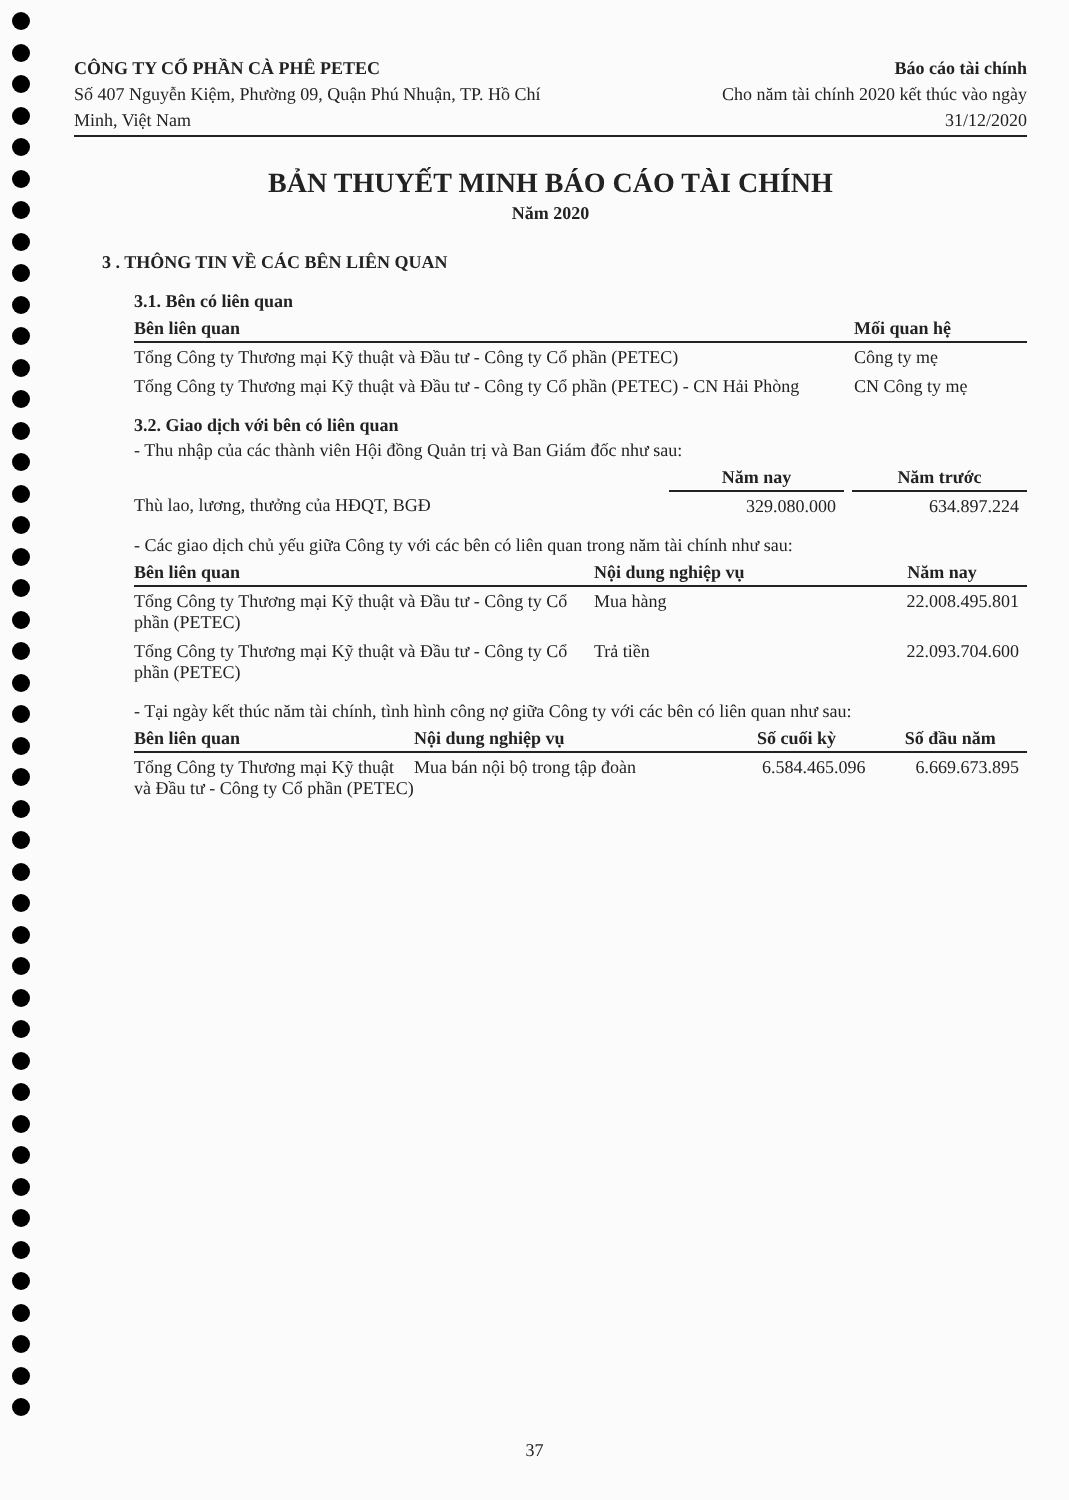CÔNG TY CỔ PHẦN CÀ PHÊ PETEC
Số 407 Nguyễn Kiệm, Phường 09, Quận Phú Nhuận, TP. Hồ Chí Minh, Việt Nam
Báo cáo tài chính
Cho năm tài chính 2020 kết thúc vào ngày 31/12/2020
BẢN THUYẾT MINH BÁO CÁO TÀI CHÍNH
Năm 2020
3 . THÔNG TIN VỀ CÁC BÊN LIÊN QUAN
3.1. Bên có liên quan
| Bên liên quan | Mối quan hệ |
| --- | --- |
| Tổng Công ty Thương mại Kỹ thuật và Đầu tư - Công ty Cổ phần (PETEC) | Công ty mẹ |
| Tổng Công ty Thương mại Kỹ thuật và Đầu tư - Công ty Cổ phần (PETEC) - CN Hải Phòng | CN Công ty mẹ |
3.2. Giao dịch với bên có liên quan
- Thu nhập của các thành viên Hội đồng Quản trị và Ban Giám đốc như sau:
| | Năm nay | | Năm trước |
| Thù lao, lương, thưởng của HĐQT, BGĐ | 329.080.000 | | 634.897.224 |
- Các giao dịch chủ yếu giữa Công ty với các bên có liên quan trong năm tài chính như sau:
| Bên liên quan | Nội dung nghiệp vụ | Năm nay |
| --- | --- | --- |
| Tổng Công ty Thương mại Kỹ thuật và Đầu tư - Công ty Cổ phần (PETEC) | Mua hàng | 22.008.495.801 |
| Tổng Công ty Thương mại Kỹ thuật và Đầu tư - Công ty Cổ phần (PETEC) | Trả tiền | 22.093.704.600 |
- Tại ngày kết thúc năm tài chính, tình hình công nợ giữa Công ty với các bên có liên quan như sau:
| Bên liên quan | Nội dung nghiệp vụ | Số cuối kỳ | Số đầu năm |
| --- | --- | --- | --- |
| Tổng Công ty Thương mại Kỹ thuật và Đầu tư - Công ty Cổ phần (PETEC) | Mua bán nội bộ trong tập đoàn | 6.584.465.096 | 6.669.673.895 |
37